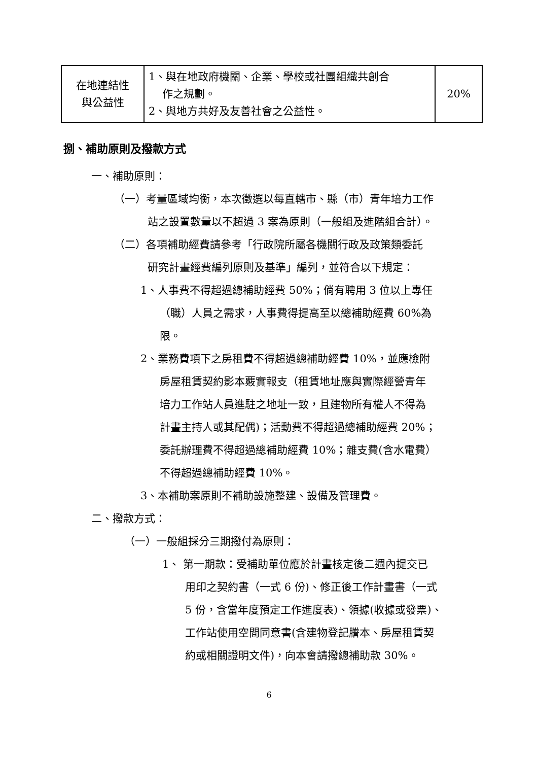| 在地連結性 與公益性 | 1、與在地政府機關、企業、學校或社團組織共創合 作之規劃。 2、與地方共好及友善社會之公益性。 | 20% |
捌、補助原則及撥款方式
一、補助原則：
（一）考量區域均衡，本次徵選以每直轄市、縣（市）青年培力工作
站之設置數量以不超過 3 案為原則（一般組及進階組合計）。
（二）各項補助經費請參考「行政院所屬各機關行政及政策類委託
研究計畫經費編列原則及基準」編列，並符合以下規定：
1、人事費不得超過總補助經費 50%；倘有聘用 3 位以上專任
（職）人員之需求，人事費得提高至以總補助經費 60%為
限。
2、業務費項下之房租費不得超過總補助經費 10%，並應檢附
房屋租賃契約影本覈實報支（租賃地址應與實際經營青年
培力工作站人員進駐之地址一致，且建物所有權人不得為
計畫主持人或其配偶)；活動費不得超過總補助經費 20%；
委託辦理費不得超過總補助經費 10%；雜支費(含水電費）
不得超過總補助經費 10%。
3、本補助案原則不補助設施整建、設備及管理費。
二、撥款方式：
（一）一般組採分三期撥付為原則：
1、 第一期款：受補助單位應於計畫核定後二週內提交已
用印之契約書（一式 6 份)、修正後工作計畫書（一式
5 份，含當年度預定工作進度表)、領據(收據或發票)、
工作站使用空間同意書(含建物登記謄本、房屋租賃契
約或相關證明文件)，向本會請撥總補助款 30%。
6